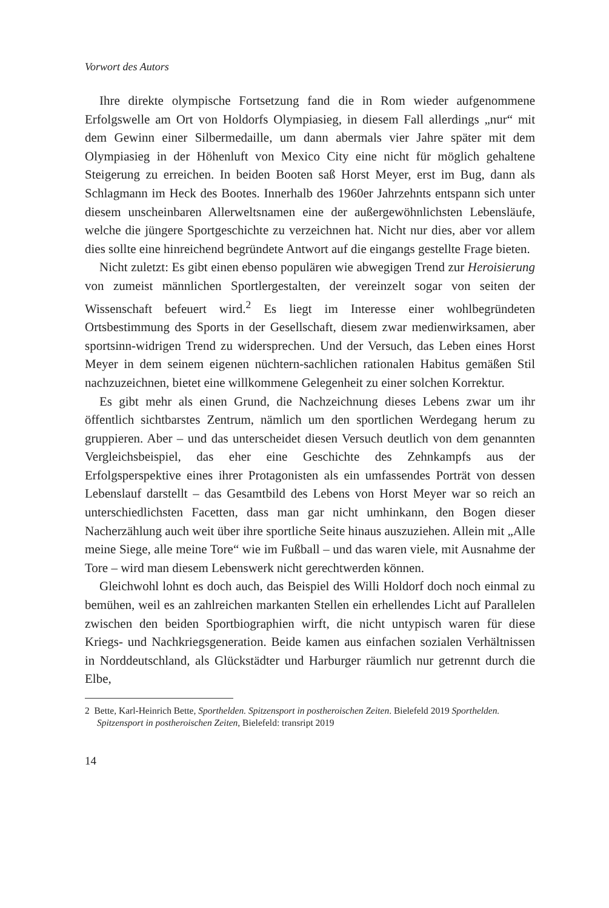Vorwort des Autors
Ihre direkte olympische Fortsetzung fand die in Rom wieder aufgenommene Erfolgswelle am Ort von Holdorfs Olympiasieg, in diesem Fall allerdings „nur“ mit dem Gewinn einer Silbermedaille, um dann abermals vier Jahre später mit dem Olympiasieg in der Höhenluft von Mexico City eine nicht für möglich gehaltene Steigerung zu erreichen. In beiden Booten saß Horst Meyer, erst im Bug, dann als Schlagmann im Heck des Bootes. Innerhalb des 1960er Jahrzehnts entspann sich unter diesem unscheinbaren Allerweltsnamen eine der außergewöhnlichsten Lebensläufe, welche die jüngere Sportgeschichte zu verzeichnen hat. Nicht nur dies, aber vor allem dies sollte eine hinreichend begründete Antwort auf die eingangs gestellte Frage bieten.
Nicht zuletzt: Es gibt einen ebenso populären wie abwegigen Trend zur Heroisierung von zumeist männlichen Sportlergestalten, der vereinzelt sogar von seiten der Wissenschaft befeuert wird.<sup>2</sup> Es liegt im Interesse einer wohlbegründeten Ortsbestimmung des Sports in der Gesellschaft, diesem zwar medienwirksamen, aber sportsinn-widrigen Trend zu widersprechen. Und der Versuch, das Leben eines Horst Meyer in dem seinem eigenen nüchtern-sachlichen rationalen Habitus gemäßen Stil nachzuzeichnen, bietet eine willkommene Gelegenheit zu einer solchen Korrektur.
Es gibt mehr als einen Grund, die Nachzeichnung dieses Lebens zwar um ihr öffentlich sichtbarstes Zentrum, nämlich um den sportlichen Werdegang herum zu gruppieren. Aber – und das unterscheidet diesen Versuch deutlich von dem genannten Vergleichsbeispiel, das eher eine Geschichte des Zehnkampfs aus der Erfolgsperspektive eines ihrer Protagonisten als ein umfassendes Porträt von dessen Lebenslauf darstellt – das Gesamtbild des Lebens von Horst Meyer war so reich an unterschiedlichsten Facetten, dass man gar nicht umhinkann, den Bogen dieser Nacherzählung auch weit über ihre sportliche Seite hinaus auszuziehen. Allein mit „Alle meine Siege, alle meine Tore“ wie im Fußball – und das waren viele, mit Ausnahme der Tore – wird man diesem Lebenswerk nicht gerechtwerden können.
Gleichwohl lohnt es doch auch, das Beispiel des Willi Holdorf doch noch einmal zu bemühen, weil es an zahlreichen markanten Stellen ein erhellendes Licht auf Parallelen zwischen den beiden Sportbiographien wirft, die nicht untypisch waren für diese Kriegs- und Nachkriegsgeneration. Beide kamen aus einfachen sozialen Verhältnissen in Norddeutschland, als Glückstädter und Harburger räumlich nur getrennt durch die Elbe,
2 Bette, Karl-Heinrich Bette, Sporthelden. Spitzensport in postheroischen Zeiten. Bielefeld 2019 Sporthelden. Spitzensport in postheroischen Zeiten, Bielefeld: transript 2019
14